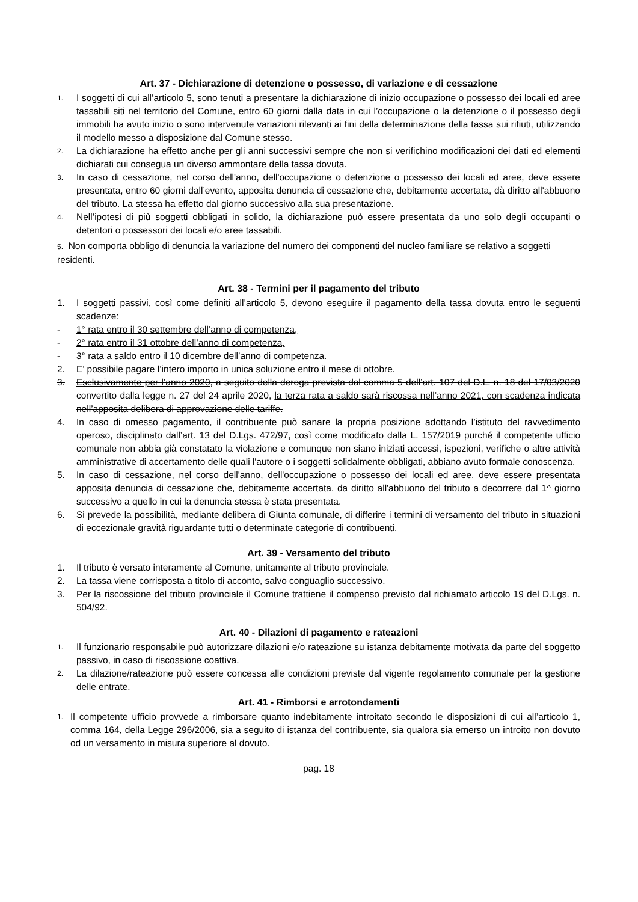Art. 37 - Dichiarazione di detenzione o possesso, di variazione e di cessazione
1. I soggetti di cui all’articolo 5, sono tenuti a presentare la dichiarazione di inizio occupazione o possesso dei locali ed aree tassabili siti nel territorio del Comune, entro 60 giorni dalla data in cui l’occupazione o la detenzione o il possesso degli immobili ha avuto inizio o sono intervenute variazioni rilevanti ai fini della determinazione della tassa sui rifiuti, utilizzando il modello messo a disposizione dal Comune stesso.
2. La dichiarazione ha effetto anche per gli anni successivi sempre che non si verifichino modificazioni dei dati ed elementi dichiarati cui consegua un diverso ammontare della tassa dovuta.
3. In caso di cessazione, nel corso dell'anno, dell'occupazione o detenzione o possesso dei locali ed aree, deve essere presentata, entro 60 giorni dall’evento, apposita denuncia di cessazione che, debitamente accertata, dà diritto all'abbuono del tributo. La stessa ha effetto dal giorno successivo alla sua presentazione.
4. Nell’ipotesi di più soggetti obbligati in solido, la dichiarazione può essere presentata da uno solo degli occupanti o detentori o possessori dei locali e/o aree tassabili.
5. Non comporta obbligo di denuncia la variazione del numero dei componenti del nucleo familiare se relativo a soggetti residenti.
Art. 38 - Termini per il pagamento del tributo
1. I soggetti passivi, così come definiti all’articolo 5, devono eseguire il pagamento della tassa dovuta entro le seguenti scadenze:
- 1° rata entro il 30 settembre dell’anno di competenza,
- 2° rata entro il 31 ottobre dell’anno di competenza,
- 3° rata a saldo entro il 10 dicembre dell’anno di competenza.
2. E’ possibile pagare l’intero importo in unica soluzione entro il mese di ottobre.
3. Esclusivamente per l’anno 2020, a seguito della deroga prevista dal comma 5 dell’art. 107 del D.L. n. 18 del 17/03/2020 convertito dalla legge n. 27 del 24 aprile 2020, la terza rata a saldo sarà riscossa nell’anno 2021, con scadenza indicata nell’apposita delibera di approvazione delle tariffe.
4. In caso di omesso pagamento, il contribuente può sanare la propria posizione adottando l’istituto del ravvedimento operoso, disciplinato dall’art. 13 del D.Lgs. 472/97, così come modificato dalla L. 157/2019 purché il competente ufficio comunale non abbia già constatato la violazione e comunque non siano iniziati accessi, ispezioni, verifiche o altre attività amministrative di accertamento delle quali l'autore o i soggetti solidalmente obbligati, abbiano avuto formale conoscenza.
5. In caso di cessazione, nel corso dell'anno, dell'occupazione o possesso dei locali ed aree, deve essere presentata apposita denuncia di cessazione che, debitamente accertata, da diritto all'abbuono del tributo a decorrere dal 1^ giorno successivo a quello in cui la denuncia stessa è stata presentata.
6. Si prevede la possibilità, mediante delibera di Giunta comunale, di differire i termini di versamento del tributo in situazioni di eccezionale gravità riguardante tutti o determinate categorie di contribuenti.
Art. 39 - Versamento del tributo
1. Il tributo è versato interamente al Comune, unitamente al tributo provinciale.
2. La tassa viene corrisposta a titolo di acconto, salvo conguaglio successivo.
3. Per la riscossione del tributo provinciale il Comune trattiene il compenso previsto dal richiamato articolo 19 del D.Lgs. n. 504/92.
Art. 40 - Dilazioni di pagamento e rateazioni
1. Il funzionario responsabile può autorizzare dilazioni e/o rateazione su istanza debitamente motivata da parte del soggetto passivo, in caso di riscossione coattiva.
2. La dilazione/rateazione può essere concessa alle condizioni previste dal vigente regolamento comunale per la gestione delle entrate.
Art. 41 - Rimborsi e arrotondamenti
1. Il competente ufficio provvede a rimborsare quanto indebitamente introitato secondo le disposizioni di cui all’articolo 1, comma 164, della Legge 296/2006, sia a seguito di istanza del contribuente, sia qualora sia emerso un introito non dovuto od un versamento in misura superiore al dovuto.
pag. 18